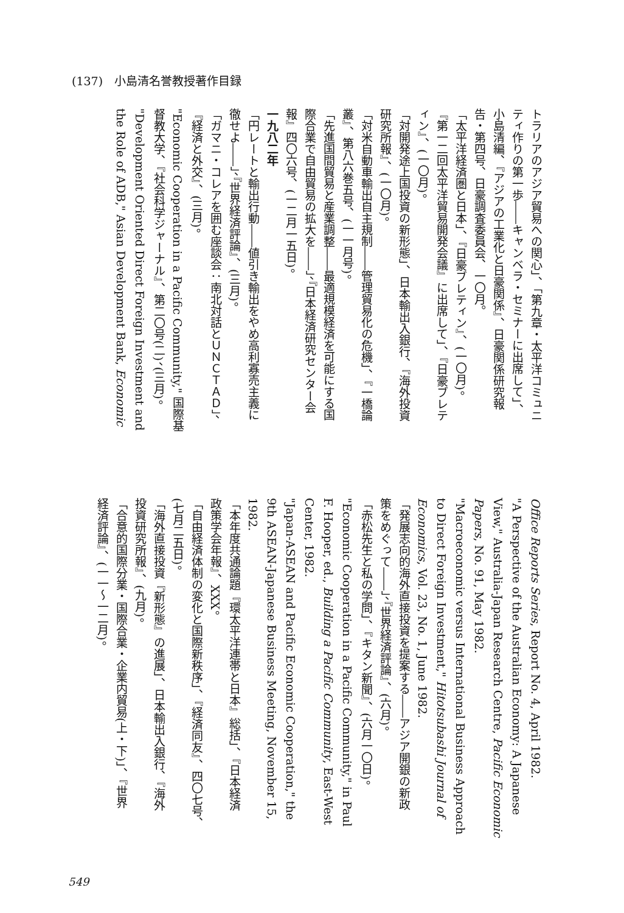(137)　小島清名誉教授著作目録
トラリアのアジア貿易への関心」、「第九章・太平洋コミュニ
ティ作りの第一歩――キャンベラ・セミナーに出席して」、
小島清編、『アジアの工業化と日豪関係』、日豪関係研究報
告・第四号、日豪調査委員会、一〇月。
「太平洋経済圏と日本」、『日豪ブレティン』、(一〇月)。
『第一二回太平洋貿易開発会議』に出席して」、『日豪ブレテ
ィン』、(一〇月)。
「対開発途上国投資の新形態」、日本輸出入銀行、『海外投資
研究所報』、(一〇月)。
「対米自動車輸出自主規制――管理貿易化の危機」、『一橋論
叢』、第八六巻五号、(一一月号)。
「先進国間貿易と産業調整――最適規模経済を可能にする国
際合業で自由貿易の拡大を――」、『日本経済研究センター会
報』四〇六号、(一二月一五日)。
一九八二年
「円レートと輸出行動――値引き輸出をやめ高利寡売主義に
徹せよ――」、『世界経済評論』、(三月)。
「ガマニ・コレアを囲む座談会：南北対話とＵＮＣＴＡＤ」、
『経済と外交』、(三月)。
"Economic Cooperation in a Pacific Community," 国際基
督教大学、『社会科学ジャーナル』、第二〇号(二)、(三月)。
"Development Oriented Direct Foreign Investment and
the Role of ADB," Asian Development Bank, Economic
Office Reports Series, Report No. 4, April 1982.
"A Perspective of the Australian Economy: A Japanese
View," Australia-Japan Research Centre, Pacific Economic
Papers, No. 91, May 1982.
"Macroeconomic versus International Business Approach
to Direct Foreign Investment," Hitotsubashi Journal of
Economics, Vol. 23, No. 1, June 1982.
「発展志向的海外直接投資を提案する――アジア開銀の新政
策をめぐって――」、『世界経済評論』、(六月)。
「赤松先生と私の学問」、『キタン新聞』、(六月一〇日)。
"Economic Cooperation in a Pacific Community," in Paul
F. Hooper, ed., Building a Pacific Community, East-West
Center, 1982.
"Japan-ASEAN and Pacific Economic Cooperation," the
9th ASEAN-Japanese Business Meeting, November 15,
1982.
「本年度共通論題『環太平洋連帯と日本』総括」、『日本経済
政策学会年報』、XXX。
「自由経済体制の変化と国際新秩序」、『経済同友』、四〇七号、
(七月二五日)。
「海外直接投資『新形態』の進展」、日本輸出入銀行、『海外
投資研究所報』、(九月)。
「合意的国際分業・国際合業・企業内貿易(上・下)」、『世界
経済評論』、(一一～一二月)。
549